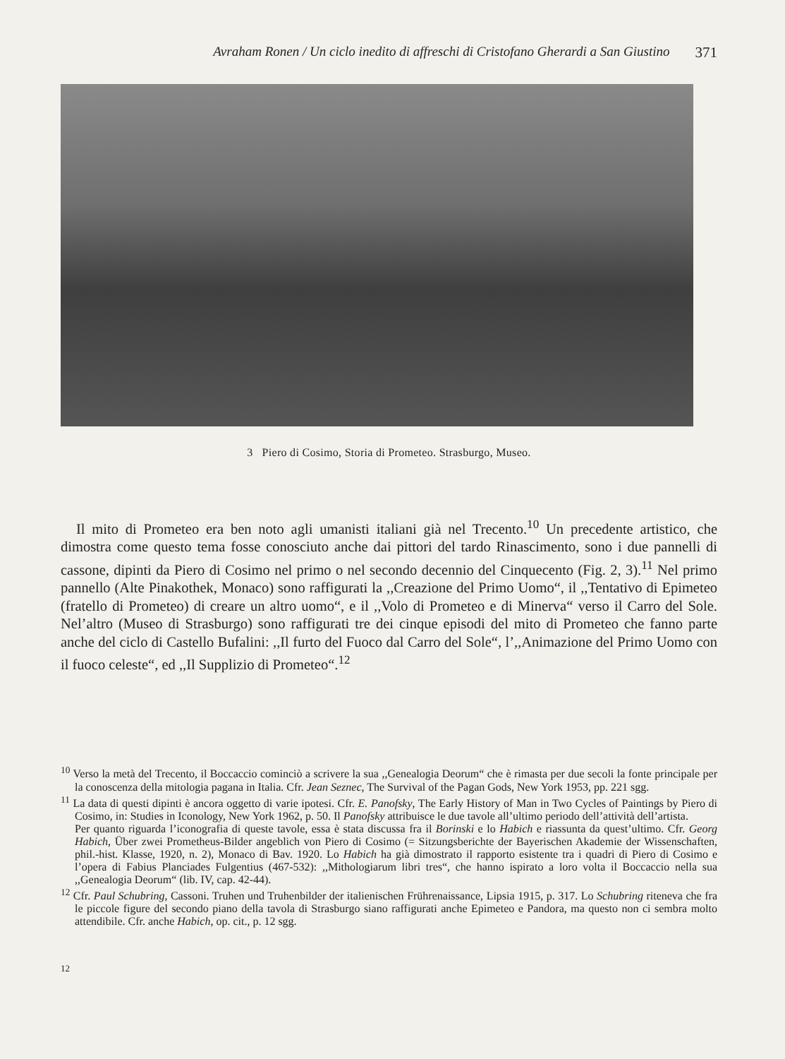Avraham Ronen / Un ciclo inedito di affreschi di Cristofano Gherardi a San Giustino 371
3 Piero di Cosimo, Storia di Prometeo. Strasburgo, Museo.
Il mito di Prometeo era ben noto agli umanisti italiani già nel Trecento.<sup>10</sup> Un precedente artistico, che dimostra come questo tema fosse conosciuto anche dai pittori del tardo Rinascimento, sono i due pannelli di cassone, dipinti da Piero di Cosimo nel primo o nel secondo decennio del Cinquecento (Fig. 2, 3).<sup>11</sup> Nel primo pannello (Alte Pinakothek, Monaco) sono raffigurati la ,,Creazione del Primo Uomo“, il ,,Tentativo di Epimeteo (fratello di Prometeo) di creare un altro uomo“, e il ,,Volo di Prometeo e di Minerva“ verso il Carro del Sole. Nel’altro (Museo di Strasburgo) sono raffigurati tre dei cinque episodi del mito di Prometeo che fanno parte anche del ciclo di Castello Bufalini: ,,Il furto del Fuoco dal Carro del Sole“, l’,,Animazione del Primo Uomo con il fuoco celeste“, ed ,,Il Supplizio di Prometeo“.<sup>12</sup>
<sup>10</sup> Verso la metà del Trecento, il Boccaccio cominciò a scrivere la sua ,,Genealogia Deorum“ che è rimasta per due secoli la fonte principale per la conoscenza della mitologia pagana in Italia. Cfr. Jean Seznec, The Survival of the Pagan Gods, New York 1953, pp. 221 sgg.
<sup>11</sup> La data di questi dipinti è ancora oggetto di varie ipotesi. Cfr. E. Panofsky, The Early History of Man in Two Cycles of Paintings by Piero di Cosimo, in: Studies in Iconology, New York 1962, p. 50. Il Panofsky attribuisce le due tavole all’ultimo periodo dell’attività dell’artista.
Per quanto riguarda l’iconografia di queste tavole, essa è stata discussa fra il Borinski e lo Habich e riassunta da quest’ultimo. Cfr. Georg Habich, Über zwei Prometheus-Bilder angeblich von Piero di Cosimo (= Sitzungsberichte der Bayerischen Akademie der Wissenschaften, phil.-hist. Klasse, 1920, n. 2), Monaco di Bav. 1920. Lo Habich ha già dimostrato il rapporto esistente tra i quadri di Piero di Cosimo e l’opera di Fabius Planciades Fulgentius (467-532): ,,Mithologiarum libri tres“, che hanno ispirato a loro volta il Boccaccio nella sua ,,Genealogia Deorum“ (lib. IV, cap. 42-44).
<sup>12</sup> Cfr. Paul Schubring, Cassoni. Truhen und Truhenbilder der italienischen Frührenaissance, Lipsia 1915, p. 317. Lo Schubring riteneva che fra le piccole figure del secondo piano della tavola di Strasburgo siano raffigurati anche Epimeteo e Pandora, ma questo non ci sembra molto attendibile. Cfr. anche Habich, op. cit., p. 12 sgg.
12